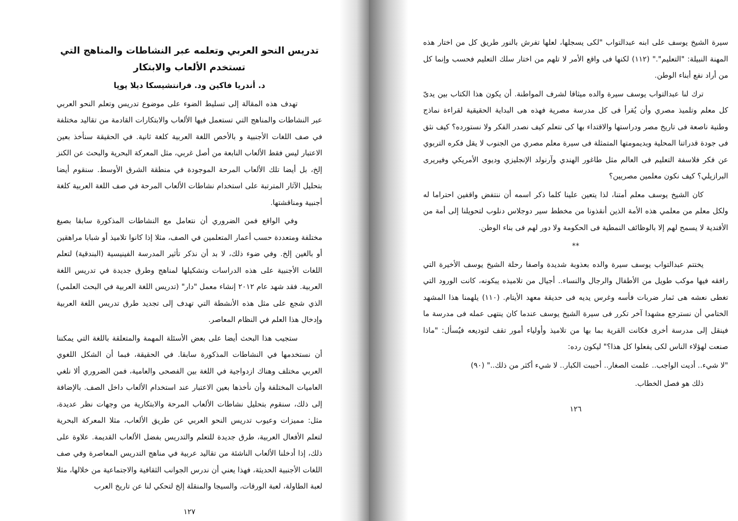سيرة الشيخ يوسف على ابنه عبدالتواب "لكى يسجلها، لعلها تفرش بالنور طريق كل من اختار هذه المهنة النبيلة: "التعليم"." (١١٢) لكنها فى واقع الأمر لا تلهم من اختار سلك التعليم فحسب وإنما كل من أراد نفع أبناء الوطن.
ترك لنا عبدالتواب يوسف سيرة والده ميثاقا لشرف المواطنة. أن يكون هذا الكتاب بين يدىّ كل معلم وتلميذ مصري وأن يُقرأ فى كل مدرسة مصرية فهذه هى البداية الحقيقية لقراءة نماذج وطنية ناصعة فى تاريخ مصر ودراستها والاقتداء بها كى نتعلم كيف نصدر الفكر ولا نستورده؟ كيف نثق فى جودة قدراتنا المحلية وبديمومتها المتمثلة فى سيرة معلم مصري من الجنوب لا يقل فكره التربوي عن فكر فلاسفة التعليم فى العالم مثل طاغور الهندي وآرنولد الإنجليزي وديوى الأمريكي وفيريرى البرازيلي؟ كيف نكون معلمين مصريين؟
كان الشيخ يوسف معلم أمتنا، لذا يتعين علينا كلما ذكر اسمه أن ننتفض واقفين احتراما له ولكل معلم من معلمي هذه الأمة الذين أنقذونا من مخطط سير دوجلاس دنلوب لتحويلنا إلى أمة من الأفندية لا يسمح لهم إلا بالوظائف النمطية فى الحكومة ولا دور لهم فى بناء الوطن.
**
يختتم عبدالتواب يوسف سيرة والده بعذوبة شديدة واصفا رحلة الشيخ يوسف الأخيرة التي رافقه فيها موكب طويل من الأطفال والرجال والنساء.. أجيال من تلاميذه يبكونه، كانت الورود التي تغطى نعشه هى ثمار ضربات فأسه وغرس يديه فى حديقة معهد الأيتام. (١١٠) يلهمنا هذا المشهد الختامي أن نسترجع مشهدا آخر تكرر فى سيرة الشيخ يوسف عندما كان ينتهى عمله فى مدرسة ما فينقل إلى مدرسة أخرى فكانت القرية بما بها من تلاميذ وأولياء أمور تقف لتوديعه فيُسأل: "ماذا صنعت لهؤلاء الناس لكى يفعلوا كل هذا؟" ليكون رده:
"لا شيء.. أديت الواجب.. علمت الصغار.. أحببت الكبار.. لا شيء أكثر من ذلك.." (٩٠)
ذلك هو فصل الخطاب.
١٢٦
تدريس النحو العربي وتعلمه عبر النشاطات والمناهج التي تستخدم الألعاب والابتكار
د. أندريا فاكين ود. فرانتشيسكا ديلا پوپا
تهدف هذه المقالة إلى تسليط الضوء على موضوع تدريس وتعلم النحو العربي عبر النشاطات والمناهج التي تستعمل فيها الألعاب والابتكارات القادمة من تقاليد مختلفة في صف اللغات الأجنبية و بالأخص اللغة العربية كلغة ثانية. في الحقيقة سنأخذ بعين الاعتبار ليس فقط الألعاب النابعة من أصل غربي، مثل المعركة البحرية والبحث عن الكنز إلخ، بل أيضا تلك الألعاب المرحة الموجودة في منطقة الشرق الأوسط. سنقوم أيضا بتحليل الآثار المترتبة على استخدام نشاطات الألعاب المرحة في صف اللغة العربية كلغة أجنبية ومناقشتها.
وفي الواقع فمن الضروري أن نتعامل مع النشاطات المذكورة سابقا بصيغ مختلفة ومتعددة حسب أعمار المتعلمين في الصف، مثلا إذا كانوا تلاميذ أو شبابا مراهقين أو بالغين إلخ. وفي ضوء ذلك، لا بد أن نذكر تأثير المدرسة الفينيسية (البندقية) لتعلم اللغات الأجنبية على هذه الدراسات وتشكيلها لمناهج وطرق جديدة في تدريس اللغة العربية. فقد شهد عام ٢٠١٢ إنشاء معمل "دار" (تدريس اللغة العربية في البحث العلمي) الذي شجع على مثل هذه الأنشطة التي تهدف إلى تجديد طرق تدريس اللغة العربية وإدخال هذا العلم في النظام المعاصر.
ستجيب هذا البحث أيضا على بعض الأسئلة المهمة والمتعلقة باللغة التي يمكننا أن نستخدمها في النشاطات المذكورة سابقا. في الحقيقة، فبما أن الشكل اللغوي العربي مختلف وهناك ازدواجية في اللغة بين الفصحى والعامية، فمن الضروري ألا نلغي العاميات المختلفة وأن نأخذها بعين الاعتبار عند استخدام الألعاب داخل الصف. بالإضافة إلى ذلك، سنقوم بتحليل نشاطات الألعاب المرحة والابتكارية من وجهات نظر عديدة، مثل: مميزات وعيوب تدريس النحو العربي عن طريق الألعاب، مثلا المعركة البحرية لتعلم الأفعال العربية، طرق جديدة للتعلم والتدريس بفضل الألعاب القديمة. علاوة على ذلك، إذا أدخلنا الألعاب الناشئة من تقاليد عربية في مناهج التدريس المعاصرة وفي صف اللغات الأجنبية الحديثة، فهذا يعني أن ندرس الجوانب الثقافية والاجتماعية من خلالها، مثلا لعبة الطاولة، لعبة الورقات، والسيجا والمنقلة إلخ لتحكي لنا عن تاريخ العرب
١٢٧